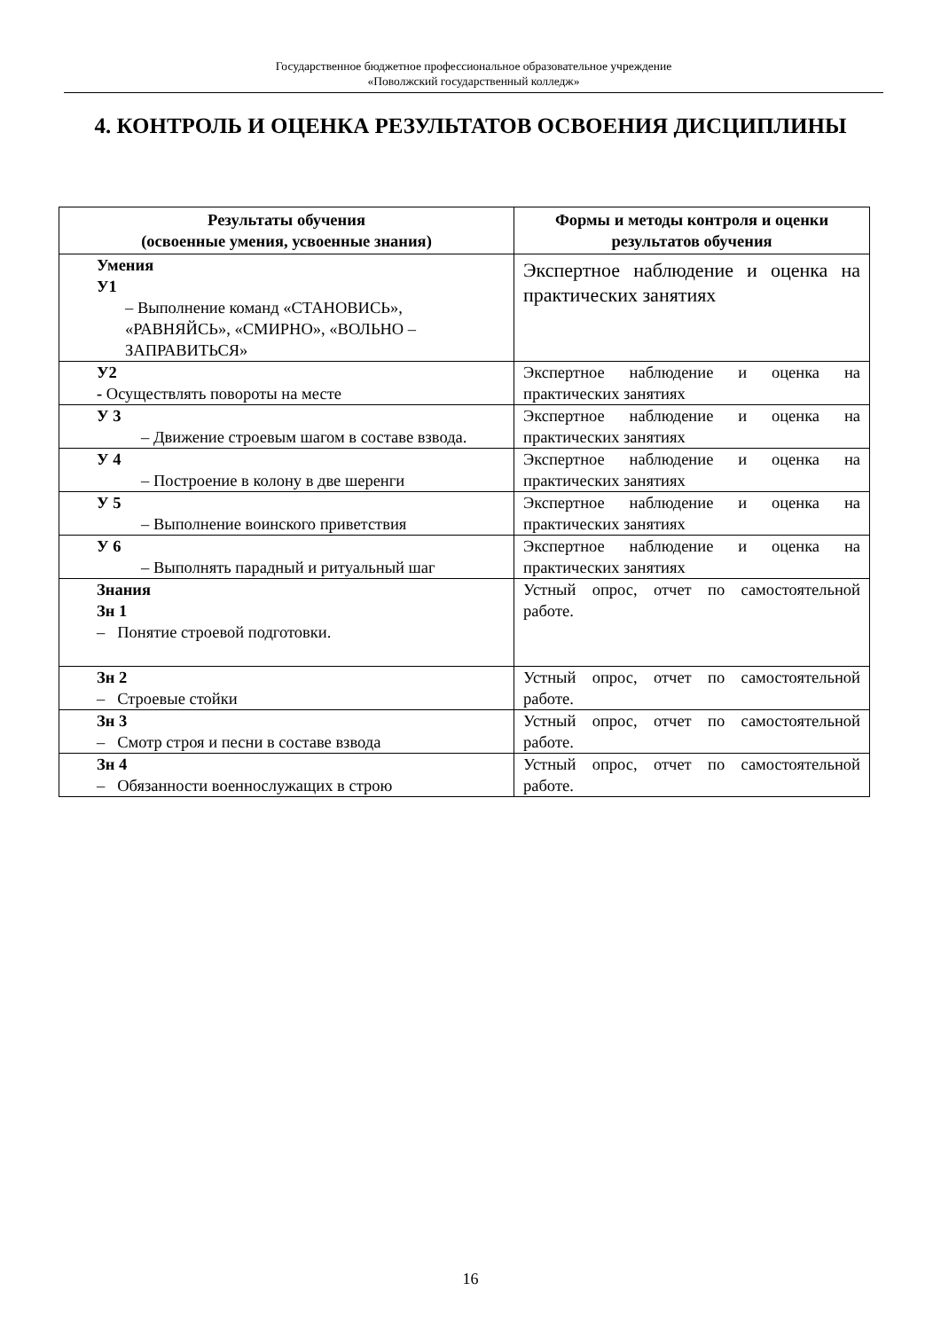Государственное бюджетное профессиональное образовательное учреждение
«Поволжский государственный колледж»
4. КОНТРОЛЬ И ОЦЕНКА РЕЗУЛЬТАТОВ ОСВОЕНИЯ ДИСЦИПЛИНЫ
| Результаты обучения (освоенные умения, усвоенные знания) | Формы и методы контроля и оценки результатов обучения |
| --- | --- |
| Умения У1 – Выполнение команд «СТАНОВИСЬ», «РАВНЯЙСЬ», «СМИРНО», «ВОЛЬНО – ЗАПРАВИТЬСЯ» | Экспертное наблюдение и оценка на практических занятиях |
| У2 - Осуществлять повороты на месте | Экспертное наблюдение и оценка на практических занятиях |
| У 3 – Движение строевым шагом в составе взвода. | Экспертное наблюдение и оценка на практических занятиях |
| У 4 – Построение в колону в две шеренги | Экспертное наблюдение и оценка на практических занятиях |
| У 5 – Выполнение воинского приветствия | Экспертное наблюдение и оценка на практических занятиях |
| У 6 – Выполнять парадный и ритуальный шаг | Экспертное наблюдение и оценка на практических занятиях |
| Знания Зн 1 – Понятие строевой подготовки. | Устный опрос, отчет по самостоятельной работе. |
| Зн 2 – Строевые стойки | Устный опрос, отчет по самостоятельной работе. |
| Зн 3 – Смотр строя и песни в составе взвода | Устный опрос, отчет по самостоятельной работе. |
| Зн 4 – Обязанности военнослужащих в строю | Устный опрос, отчет по самостоятельной работе. |
16